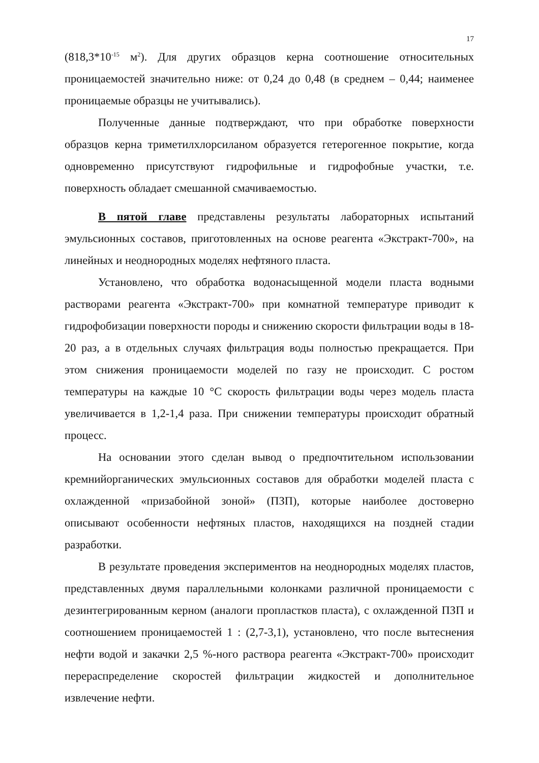17
(818,3*10<sup>-15</sup> м<sup>2</sup>). Для других образцов керна соотношение относительных проницаемостей значительно ниже: от 0,24 до 0,48 (в среднем – 0,44; наименее проницаемые образцы не учитывались).
Полученные данные подтверждают, что при обработке поверхности образцов керна триметилхлорсиланом образуется гетерогенное покрытие, когда одновременно присутствуют гидрофильные и гидрофобные участки, т.е. поверхность обладает смешанной смачиваемостью.
В пятой главе представлены результаты лабораторных испытаний эмульсионных составов, приготовленных на основе реагента «Экстракт-700», на линейных и неоднородных моделях нефтяного пласта.
Установлено, что обработка водонасыщенной модели пласта водными растворами реагента «Экстракт-700» при комнатной температуре приводит к гидрофобизации поверхности породы и снижению скорости фильтрации воды в 18-20 раз, а в отдельных случаях фильтрация воды полностью прекращается. При этом снижения проницаемости моделей по газу не происходит. С ростом температуры на каждые 10 °С скорость фильтрации воды через модель пласта увеличивается в 1,2-1,4 раза. При снижении температуры происходит обратный процесс.
На основании этого сделан вывод о предпочтительном использовании кремнийорганических эмульсионных составов для обработки моделей пласта с охлажденной «призабойной зоной» (ПЗП), которые наиболее достоверно описывают особенности нефтяных пластов, находящихся на поздней стадии разработки.
В результате проведения экспериментов на неоднородных моделях пластов, представленных двумя параллельными колонками различной проницаемости с дезинтегрированным керном (аналоги пропластков пласта), с охлажденной ПЗП и соотношением проницаемостей 1 : (2,7-3,1), установлено, что после вытеснения нефти водой и закачки 2,5 %-ного раствора реагента «Экстракт-700» происходит перераспределение скоростей фильтрации жидкостей и дополнительное извлечение нефти.